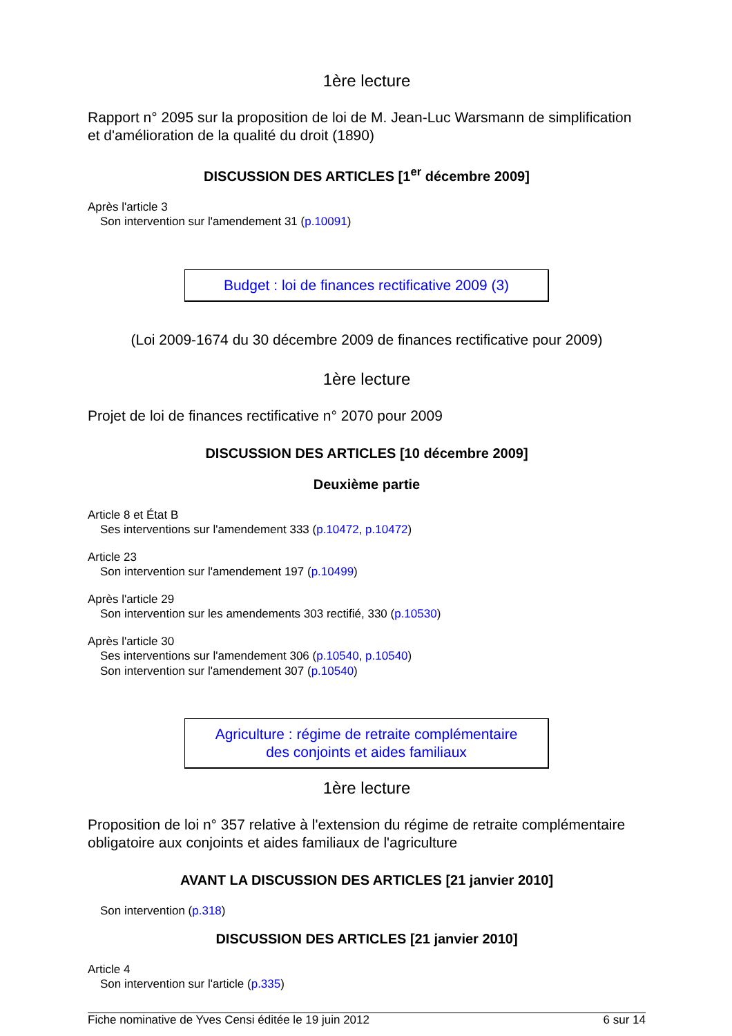1ère lecture
Rapport n° 2095 sur la proposition de loi de M. Jean-Luc Warsmann de simplification et d'amélioration de la qualité du droit (1890)
DISCUSSION DES ARTICLES [1<sup>er</sup> décembre 2009]
Après l'article 3
Son intervention sur l'amendement 31 (p.10091)
Budget : loi de finances rectificative 2009 (3)
(Loi 2009-1674 du 30 décembre 2009 de finances rectificative pour 2009)
1ère lecture
Projet de loi de finances rectificative n° 2070 pour 2009
DISCUSSION DES ARTICLES [10 décembre 2009]
Deuxième partie
Article 8 et État B
Ses interventions sur l'amendement 333 (p.10472, p.10472)
Article 23
Son intervention sur l'amendement 197 (p.10499)
Après l'article 29
Son intervention sur les amendements 303 rectifié, 330 (p.10530)
Après l'article 30
Ses interventions sur l'amendement 306 (p.10540, p.10540)
Son intervention sur l'amendement 307 (p.10540)
Agriculture : régime de retraite complémentaire
des conjoints et aides familiaux
1ère lecture
Proposition de loi n° 357 relative à l'extension du régime de retraite complémentaire obligatoire aux conjoints et aides familiaux de l'agriculture
AVANT LA DISCUSSION DES ARTICLES [21 janvier 2010]
Son intervention (p.318)
DISCUSSION DES ARTICLES [21 janvier 2010]
Article 4
Son intervention sur l'article (p.335)
Fiche nominative de Yves Censi éditée le 19 juin 2012 6 sur 14